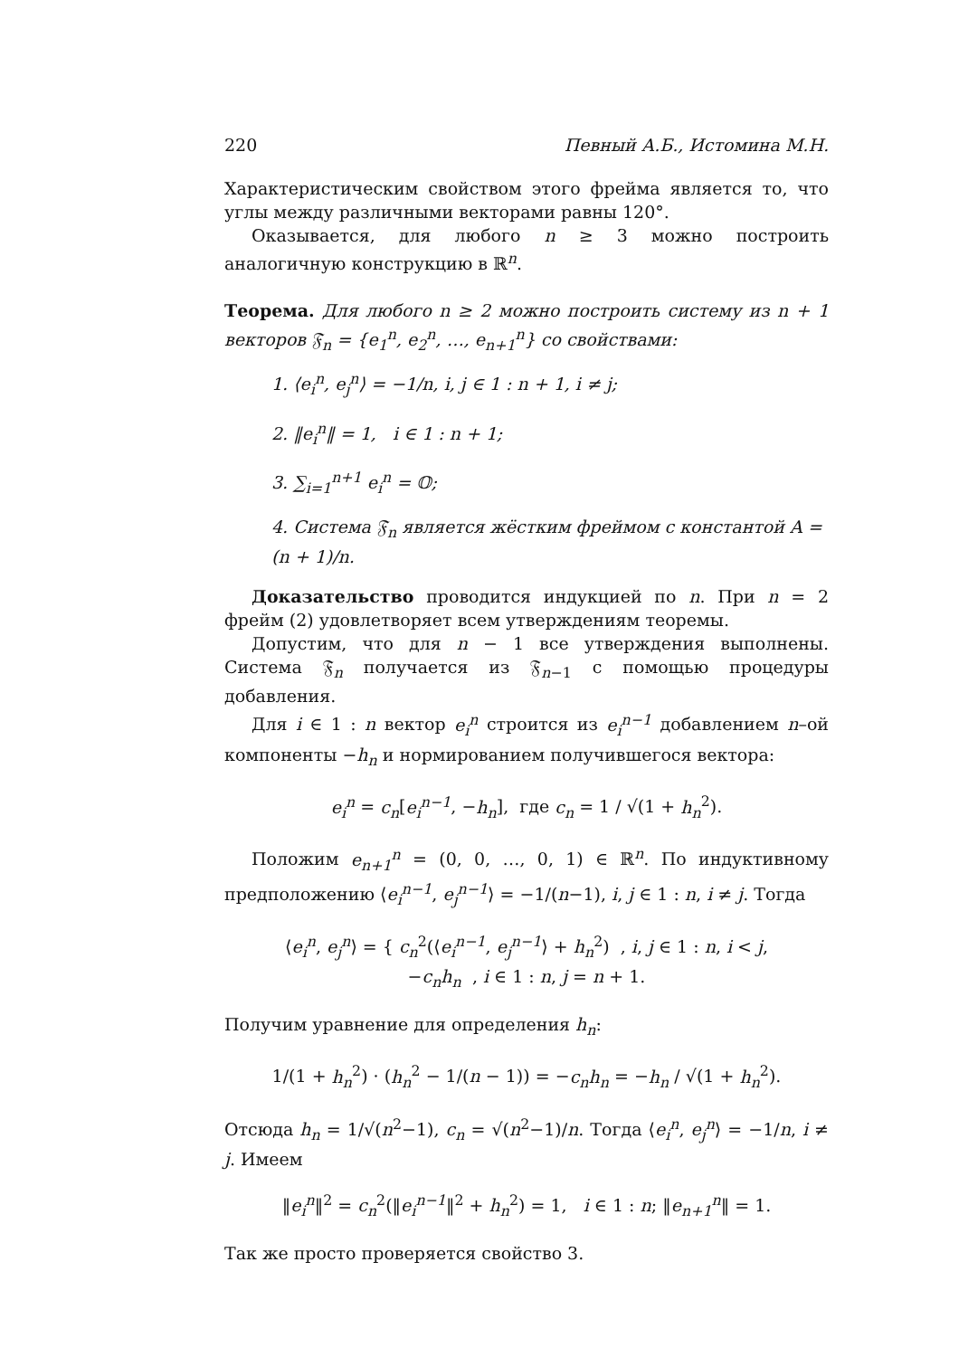220 Певный А.Б., Истомина М.Н.
Характеристическим свойством этого фрейма является то, что углы между различными векторами равны 120°.
Оказывается, для любого n ≥ 3 можно построить аналогичную конструкцию в ℝ<sup>n</sup>.
Теорема. Для любого n ≥ 2 можно построить систему из n + 1 векторов 𝔉<sub>n</sub> = {e<sub>1</sub><sup>n</sup>, e<sub>2</sub><sup>n</sup>, …, e<sub>n+1</sub><sup>n</sup>} со свойствами:
1. ⟨e<sub>i</sub><sup>n</sup>, e<sub>j</sub><sup>n</sup>⟩ = −1/n, i, j ∈ 1 : n + 1, i ≠ j;
2. ‖e<sub>i</sub><sup>n</sup>‖ = 1, i ∈ 1 : n + 1;
3. ∑<sub>i=1</sub><sup>n+1</sup> e<sub>i</sub><sup>n</sup> = 𝕆;
4. Система 𝔉<sub>n</sub> является жёстким фреймом с константой A = (n + 1)/n.
Доказательство проводится индукцией по n. При n = 2 фрейм (2) удовлетворяет всем утверждениям теоремы.
Допустим, что для n − 1 все утверждения выполнены. Система 𝔉<sub>n</sub> получается из 𝔉<sub>n−1</sub> с помощью процедуры добавления.
Для i ∈ 1 : n вектор e<sub>i</sub><sup>n</sup> строится из e<sub>i</sub><sup>n−1</sup> добавлением n–ой компоненты −h<sub>n</sub> и нормированием получившегося вектора:
e<sub>i</sub><sup>n</sup> = c<sub>n</sub>[e<sub>i</sub><sup>n−1</sup>, −h<sub>n</sub>], где c<sub>n</sub> = 1 / √(1 + h<sub>n</sub><sup>2</sup>).
Положим e<sub>n+1</sub><sup>n</sup> = (0, 0, …, 0, 1) ∈ ℝ<sup>n</sup>. По индуктивному предположению ⟨e<sub>i</sub><sup>n−1</sup>, e<sub>j</sub><sup>n−1</sup>⟩ = −1/(n−1), i, j ∈ 1 : n, i ≠ j. Тогда
⟨e<sub>i</sub><sup>n</sup>, e<sub>j</sub><sup>n</sup>⟩ = { c<sub>n</sub><sup>2</sup>(⟨e<sub>i</sub><sup>n−1</sup>, e<sub>j</sub><sup>n−1</sup>⟩ + h<sub>n</sub><sup>2</sup>) , i, j ∈ 1 : n, i < j,
−c<sub>n</sub>h<sub>n</sub> , i ∈ 1 : n, j = n + 1.
Получим уравнение для определения h<sub>n</sub>:
1/(1 + h<sub>n</sub><sup>2</sup>) · (h<sub>n</sub><sup>2</sup> − 1/(n − 1)) = −c<sub>n</sub>h<sub>n</sub> = −h<sub>n</sub> / √(1 + h<sub>n</sub><sup>2</sup>).
Отсюда h<sub>n</sub> = 1/√(n<sup>2</sup>−1), c<sub>n</sub> = √(n<sup>2</sup>−1)/n. Тогда ⟨e<sub>i</sub><sup>n</sup>, e<sub>j</sub><sup>n</sup>⟩ = −1/n, i ≠ j. Имеем
‖e<sub>i</sub><sup>n</sup>‖<sup>2</sup> = c<sub>n</sub><sup>2</sup>(‖e<sub>i</sub><sup>n−1</sup>‖<sup>2</sup> + h<sub>n</sub><sup>2</sup>) = 1, i ∈ 1 : n; ‖e<sub>n+1</sub><sup>n</sup>‖ = 1.
Так же просто проверяется свойство 3.